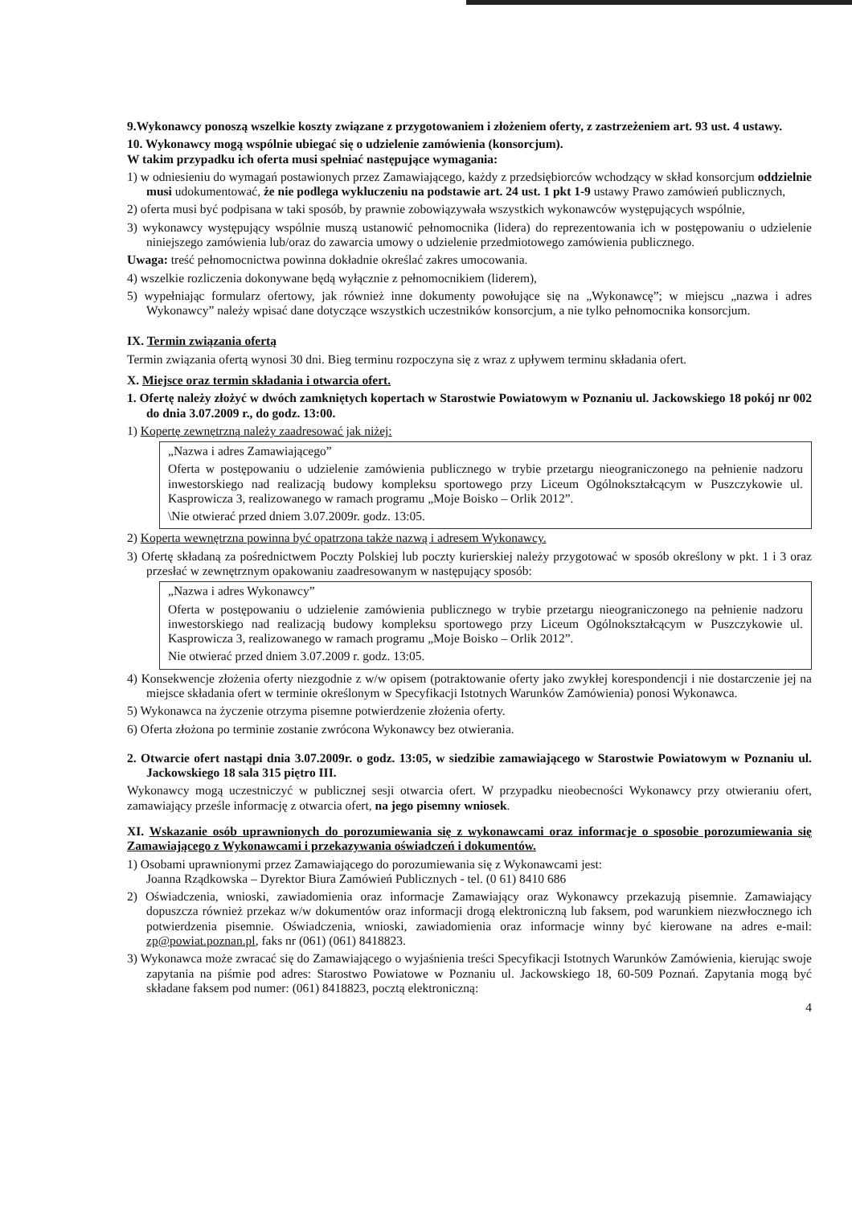9.Wykonawcy ponoszą wszelkie koszty związane z przygotowaniem i złożeniem oferty, z zastrzeżeniem art. 93 ust. 4 ustawy.
10. Wykonawcy mogą wspólnie ubiegać się o udzielenie zamówienia (konsorcjum).
W takim przypadku ich oferta musi spełniać następujące wymagania:
1) w odniesieniu do wymagań postawionych przez Zamawiającego, każdy z przedsiębiorców wchodzący w skład konsorcjum oddzielnie musi udokumentować, że nie podlega wykluczeniu na podstawie art. 24 ust. 1 pkt 1-9 ustawy Prawo zamówień publicznych,
2) oferta musi być podpisana w taki sposób, by prawnie zobowiązywała wszystkich wykonawców występujących wspólnie,
3) wykonawcy występujący wspólnie muszą ustanowić pełnomocnika (lidera) do reprezentowania ich w postępowaniu o udzielenie niniejszego zamówienia lub/oraz do zawarcia umowy o udzielenie przedmiotowego zamówienia publicznego.
Uwaga: treść pełnomocnictwa powinna dokładnie określać zakres umocowania.
4) wszelkie rozliczenia dokonywane będą wyłącznie z pełnomocnikiem (liderem),
5) wypełniając formularz ofertowy, jak również inne dokumenty powołujące się na „Wykonawcę”; w miejscu „nazwa i adres Wykonawcy” należy wpisać dane dotyczące wszystkich uczestników konsorcjum, a nie tylko pełnomocnika konsorcjum.
IX. Termin związania ofertą
Termin związania ofertą wynosi 30 dni. Bieg terminu rozpoczyna się z wraz z upływem terminu składania ofert.
X. Miejsce oraz termin składania i otwarcia ofert.
1. Ofertę należy złożyć w dwóch zamkniętych kopertach w Starostwie Powiatowym w Poznaniu ul. Jackowskiego 18 pokój nr 002 do dnia 3.07.2009 r., do godz. 13:00.
1) Kopertę zewnętrzną należy zaadresować jak niżej:
„Nazwa i adres Zamawiającego”
Oferta w postępowaniu o udzielenie zamówienia publicznego w trybie przetargu nieograniczonego na pełnienie nadzoru inwestorskiego nad realizacją budowy kompleksu sportowego przy Liceum Ogólnokształcącym w Puszczykowie ul. Kasprowicza 3, realizowanego w ramach programu „Moje Boisko – Orlik 2012”.
\Nie otwierać przed dniem 3.07.2009r. godz. 13:05.
2) Koperta wewnętrzna powinna być opatrzona także nazwą i adresem Wykonawcy.
3) Ofertę składaną za pośrednictwem Poczty Polskiej lub poczty kurierskiej należy przygotować w sposób określony w pkt. 1 i 3 oraz przesłać w zewnętrznym opakowaniu zaadresowanym w następujący sposób:
„Nazwa i adres Wykonawcy”
Oferta w postępowaniu o udzielenie zamówienia publicznego w trybie przetargu nieograniczonego na pełnienie nadzoru inwestorskiego nad realizacją budowy kompleksu sportowego przy Liceum Ogólnokształcącym w Puszczykowie ul. Kasprowicza 3, realizowanego w ramach programu „Moje Boisko – Orlik 2012”.
Nie otwierać przed dniem 3.07.2009 r. godz. 13:05.
4) Konsekwencje złożenia oferty niezgodnie z w/w opisem (potraktowanie oferty jako zwykłej korespondencji i nie dostarczenie jej na miejsce składania ofert w terminie określonym w Specyfikacji Istotnych Warunków Zamówienia) ponosi Wykonawca.
5) Wykonawca na życzenie otrzyma pisemne potwierdzenie złożenia oferty.
6) Oferta złożona po terminie zostanie zwrócona Wykonawcy bez otwierania.
2. Otwarcie ofert nastąpi dnia 3.07.2009r. o godz. 13:05, w siedzibie zamawiającego w Starostwie Powiatowym w Poznaniu ul. Jackowskiego 18 sala 315 piętro III.
Wykonawcy mogą uczestniczyć w publicznej sesji otwarcia ofert. W przypadku nieobecności Wykonawcy przy otwieraniu ofert, zamawiający prześle informację z otwarcia ofert, na jego pisemny wniosek.
XI. Wskazanie osób uprawnionych do porozumiewania się z wykonawcami oraz informacje o sposobie porozumiewania się Zamawiającego z Wykonawcami i przekazywania oświadczeń i dokumentów.
1) Osobami uprawnionymi przez Zamawiającego do porozumiewania się z Wykonawcami jest:
Joanna Rządkowska – Dyrektor Biura Zamówień Publicznych - tel. (0 61) 8410 686
2) Oświadczenia, wnioski, zawiadomienia oraz informacje Zamawiający oraz Wykonawcy przekazują pisemnie. Zamawiający dopuszcza również przekaz w/w dokumentów oraz informacji drogą elektroniczną lub faksem, pod warunkiem niezwłocznego ich potwierdzenia pisemnie. Oświadczenia, wnioski, zawiadomienia oraz informacje winny być kierowane na adres e-mail: zp@powiat.poznan.pl, faks nr (061) (061) 8418823.
3) Wykonawca może zwracać się do Zamawiającego o wyjaśnienia treści Specyfikacji Istotnych Warunków Zamówienia, kierując swoje zapytania na piśmie pod adres: Starostwo Powiatowe w Poznaniu ul. Jackowskiego 18, 60-509 Poznań. Zapytania mogą być składane faksem pod numer: (061) 8418823, pocztą elektroniczną:
4